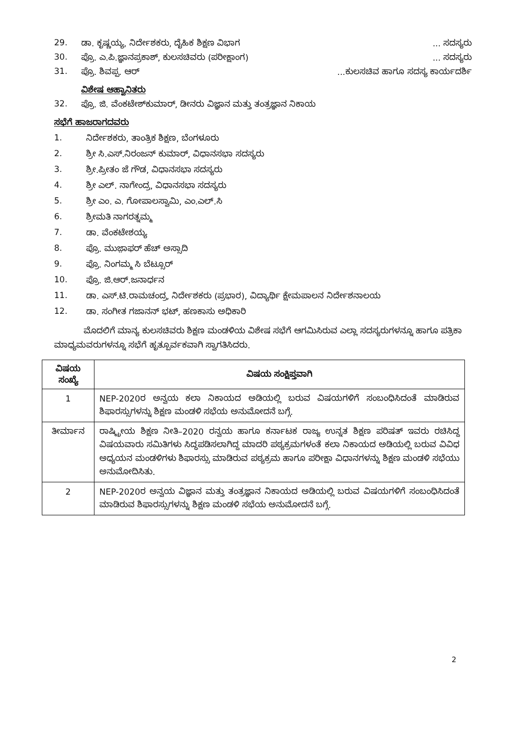29. ಡಾ. ಕೃಷ್ಣಯ್ಯ, ನಿರ್ದೇಶಕರು, ದೈಹಿಕ ಶಿಕ್ಷಣ ವಿಭಾಗ... ಸದಸ್ಯರು
30. ಪ್ರೊ. ಎ.ಪಿ.ಜ್ಞಾನಪ್ರಕಾಶ್, ಕುಲಸಚಿವರು (ಪರೀಕ್ಷಾಂಗ)... ಸದಸ್ಯರು
31. ಪ್ರೊ. ಶಿವಪ್ಪ. ಆರ್...ಕುಲಸಚಿವ ಹಾಗೂ ಸದಸ್ಯ ಕಾರ್ಯದರ್ಶಿ
ವಿಶೇಷ ಆಹ್ವಾನಿತರು
32. ಪ್ರೊ. ಜಿ. ವೆಂಕಟೇಶ್‌ಕುಮಾರ್, ಡೀನರು ವಿಜ್ಞಾನ ಮತ್ತು ತಂತ್ರಜ್ಞಾನ ನಿಕಾಯ
ಸಭೆಗೆ ಹಾಜರಾಗದವರು
1. ನಿರ್ದೇಶಕರು, ತಾಂತ್ರಿಕ ಶಿಕ್ಷಣ, ಬೆಂಗಳೂರು
2. ಶ್ರೀ ಸಿ.ಎಸ್.ನಿರಂಜನ್ ಕುಮಾರ್, ವಿಧಾನಸಭಾ ಸದಸ್ಯರು
3. ಶ್ರೀ.ಪ್ರೀತಂ ಜೆ ಗೌಡ, ವಿಧಾನಸಭಾ ಸದಸ್ಯರು
4. ಶ್ರೀ ಎಲ್. ನಾಗೇಂದ್ರ, ವಿಧಾನಸಭಾ ಸದಸ್ಯರು
5. ಶ್ರೀ ಎಂ. ಎ. ಗೋಪಾಲಸ್ವಾಮಿ, ಎಂ.ಎಲ್.ಸಿ
6. ಶ್ರೀಮತಿ ನಾಗರತ್ನಮ್ಮ
7. ಡಾ. ವೆಂಕಟೇಶಯ್ಯ
8. ಪ್ರೊ. ಮುಜ಼ಾಫರ್ ಹೆಚ್ ಅಸ್ಸಾದಿ
9. ಪ್ರೊ. ನಿಂಗಮ್ಮ ಸಿ ಬೆಟ್ಸೂರ್
10. ಪ್ರೊ. ಜಿ.ಆರ್.ಜನಾರ್ಧನ
11. ಡಾ. ಎಸ್.ಟಿ.ರಾಮಚಂದ್ರ, ನಿರ್ದೇಶಕರು (ಪ್ರಭಾರ), ವಿದ್ಯಾರ್ಥಿ ಕ್ಷೇಮಪಾಲನ ನಿರ್ದೇಶನಾಲಯ
12. ಡಾ. ಸಂಗೀತ ಗಜಾನನ್ ಭಟ್, ಹಣಕಾಸು ಅಧಿಕಾರಿ
ಮೊದಲಿಗೆ ಮಾನ್ಯ ಕುಲಸಚಿವರು ಶಿಕ್ಷಣ ಮಂಡಳಿಯ ವಿಶೇಷ ಸಭೆಗೆ ಆಗಮಿಸಿರುವ ಎಲ್ಲಾ ಸದಸ್ಯರುಗಳನ್ನೂ ಹಾಗೂ ಪತ್ರಿಕಾ ಮಾಧ್ಯಮವರುಗಳನ್ನೂ ಸಭೆಗೆ ಹೃತ್ಪೂರ್ವಕವಾಗಿ ಸ್ವಾಗತಿಸಿದರು.
| ವಿಷಯ ಸಂಖ್ಯೆ | ವಿಷಯ ಸಂಕ್ಷಿಪ್ತವಾಗಿ |
| --- | --- |
| 1 | NEP-2020ರ ಅನ್ವಯ ಕಲಾ ನಿಕಾಯದ ಅಡಿಯಲ್ಲಿ ಬರುವ ವಿಷಯಗಳಿಗೆ ಸಂಬಂಧಿಸಿದಂತೆ ಮಾಡಿರುವ ಶಿಫಾರಸ್ಸುಗಳನ್ನು ಶಿಕ್ಷಣ ಮಂಡಳಿ ಸಭೆಯ ಅನುಮೋದನೆ ಬಗ್ಗೆ. |
| ತೀರ್ಮಾನ | ರಾಷ್ಟ್ರೀಯ ಶಿಕ್ಷಣ ನೀತಿ–2020 ರನ್ವಯ ಹಾಗೂ ಕರ್ನಾಟಕ ರಾಜ್ಯ ಉನ್ನತ ಶಿಕ್ಷಣ ಪರಿಷತ್ ಇವರು ರಚಿಸಿದ್ದ ವಿಷಯವಾರು ಸಮಿತಿಗಳು ಸಿದ್ಧಪಡಿಸಲಾಗಿದ್ದ ಮಾದರಿ ಪಠ್ಯಕ್ರಮಗಳಂತೆ ಕಲಾ ನಿಕಾಯದ ಅಡಿಯಲ್ಲಿ ಬರುವ ವಿವಿಧ ಅಧ್ಯಯನ ಮಂಡಳಿಗಳು ಶಿಫಾರಸ್ಸು ಮಾಡಿರುವ ಪಠ್ಯಕ್ರಮ ಹಾಗೂ ಪರೀಕ್ಷಾ ವಿಧಾನಗಳನ್ನು ಶಿಕ್ಷಣ ಮಂಡಳಿ ಸಭೆಯು ಅನುಮೋದಿಸಿತು. |
| 2 | NEP-2020ರ ಅನ್ವಯ ವಿಜ್ಞಾನ ಮತ್ತು ತಂತ್ರಜ್ಞಾನ ನಿಕಾಯದ ಅಡಿಯಲ್ಲಿ ಬರುವ ವಿಷಯಗಳಿಗೆ ಸಂಬಂಧಿಸಿದಂತೆ ಮಾಡಿರುವ ಶಿಫಾರಸ್ಸುಗಳನ್ನು ಶಿಕ್ಷಣ ಮಂಡಳಿ ಸಭೆಯ ಅನುಮೋದನೆ ಬಗ್ಗೆ. |
2